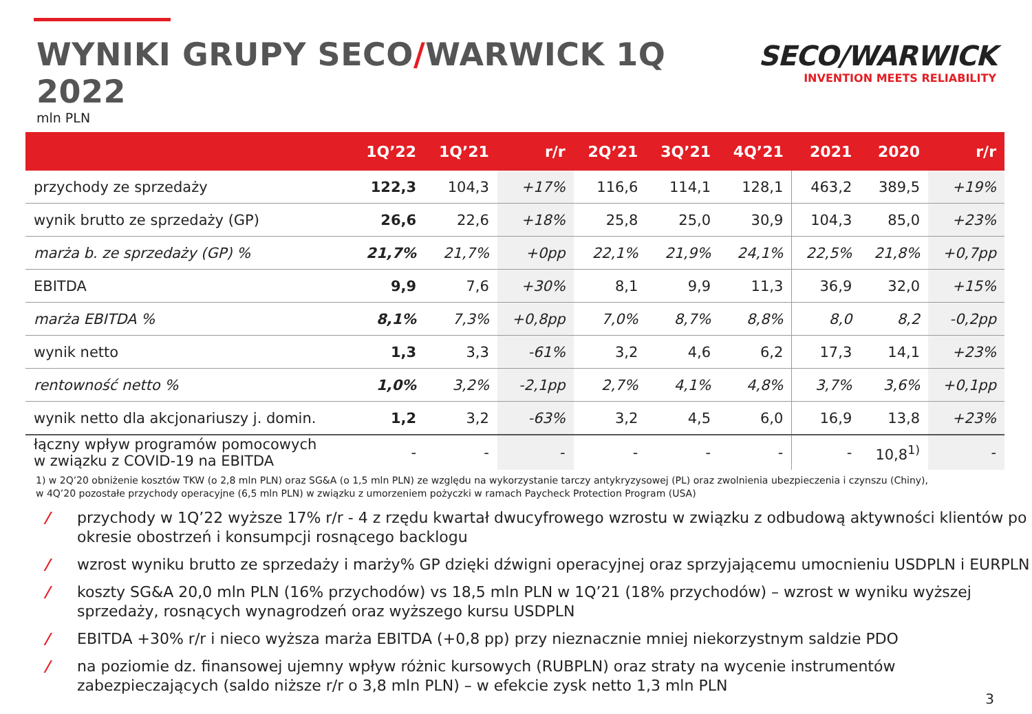WYNIKI GRUPY SECO/WARWICK 1Q 2022
mln PLN
SECO/WARWICK
INVENTION MEETS RELIABILITY
| | 1Q’22 | 1Q’21 | r/r | 2Q’21 | 3Q’21 | 4Q’21 | 2021 | 2020 | r/r |
| --- | --- | --- | --- | --- | --- | --- | --- | --- | --- |
| przychody ze sprzedaży | 122,3 | 104,3 | +17% | 116,6 | 114,1 | 128,1 | 463,2 | 389,5 | +19% |
| wynik brutto ze sprzedaży (GP) | 26,6 | 22,6 | +18% | 25,8 | 25,0 | 30,9 | 104,3 | 85,0 | +23% |
| marża b. ze sprzedaży (GP) % | 21,7% | 21,7% | +0pp | 22,1% | 21,9% | 24,1% | 22,5% | 21,8% | +0,7pp |
| EBITDA | 9,9 | 7,6 | +30% | 8,1 | 9,9 | 11,3 | 36,9 | 32,0 | +15% |
| marża EBITDA % | 8,1% | 7,3% | +0,8pp | 7,0% | 8,7% | 8,8% | 8,0 | 8,2 | -0,2pp |
| wynik netto | 1,3 | 3,3 | -61% | 3,2 | 4,6 | 6,2 | 17,3 | 14,1 | +23% |
| rentowność netto % | 1,0% | 3,2% | -2,1pp | 2,7% | 4,1% | 4,8% | 3,7% | 3,6% | +0,1pp |
| wynik netto dla akcjonariuszy j. domin. | 1,2 | 3,2 | -63% | 3,2 | 4,5 | 6,0 | 16,9 | 13,8 | +23% |
| łączny wpływ programów pomocowych w związku z COVID-19 na EBITDA | - | - | - | - | - | - | - | 10,8<sup>1)</sup> | - |
1) w 2Q’20 obniżenie kosztów TKW (o 2,8 mln PLN) oraz SG&A (o 1,5 mln PLN) ze względu na wykorzystanie tarczy antykryzysowej (PL) oraz zwolnienia ubezpieczenia i czynszu (Chiny),
w 4Q’20 pozostałe przychody operacyjne (6,5 mln PLN) w związku z umorzeniem pożyczki w ramach Paycheck Protection Program (USA)
/ przychody w 1Q’22 wyższe 17% r/r - 4 z rzędu kwartał dwucyfrowego wzrostu w związku z odbudową aktywności klientów po okresie obostrzeń i konsumpcji rosnącego backlogu
/ wzrost wyniku brutto ze sprzedaży i marży% GP dzięki dźwigni operacyjnej oraz sprzyjającemu umocnieniu USDPLN i EURPLN
/ koszty SG&A 20,0 mln PLN (16% przychodów) vs 18,5 mln PLN w 1Q’21 (18% przychodów) – wzrost w wyniku wyższej sprzedaży, rosnących wynagrodzeń oraz wyższego kursu USDPLN
/ EBITDA +30% r/r i nieco wyższa marża EBITDA (+0,8 pp) przy nieznacznie mniej niekorzystnym saldzie PDO
/ na poziomie dz. finansowej ujemny wpływ różnic kursowych (RUBPLN) oraz straty na wycenie instrumentów zabezpieczających (saldo niższe r/r o 3,8 mln PLN) – w efekcie zysk netto 1,3 mln PLN
3